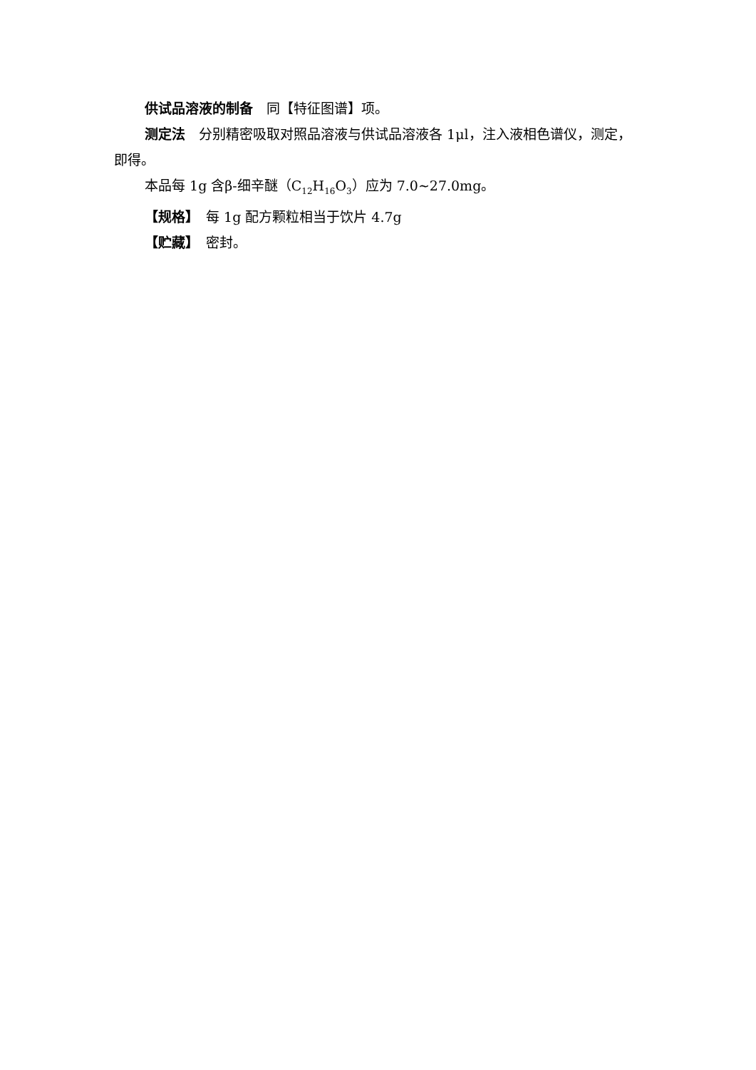供试品溶液的制备　同【特征图谱】项。
测定法　分别精密吸取对照品溶液与供试品溶液各 1μl，注入液相色谱仪，测定，即得。
本品每 1g 含β-细辛醚（C<sub>12</sub>H<sub>16</sub>O<sub>3</sub>）应为 7.0~27.0mg。
【规格】　每 1g 配方颗粒相当于饮片 4.7g
【贮藏】　密封。